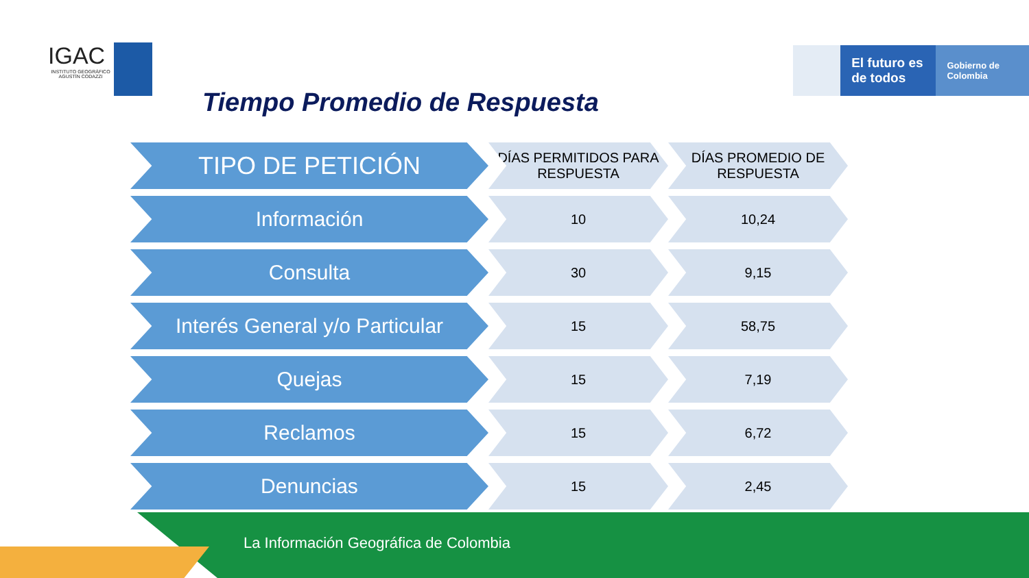IGAC
INSTITUTO GEOGRÁFICO AGUSTÍN CODAZZI
El futuro es de todos
Gobierno de Colombia
Tiempo Promedio de Respuesta
| TIPO DE PETICIÓN | DÍAS PERMITIDOS PARA RESPUESTA | DÍAS PROMEDIO DE RESPUESTA |
| --- | --- | --- |
| Información | 10 | 10,24 |
| Consulta | 30 | 9,15 |
| Interés General y/o Particular | 15 | 58,75 |
| Quejas | 15 | 7,19 |
| Reclamos | 15 | 6,72 |
| Denuncias | 15 | 2,45 |
La Información Geográfica de Colombia